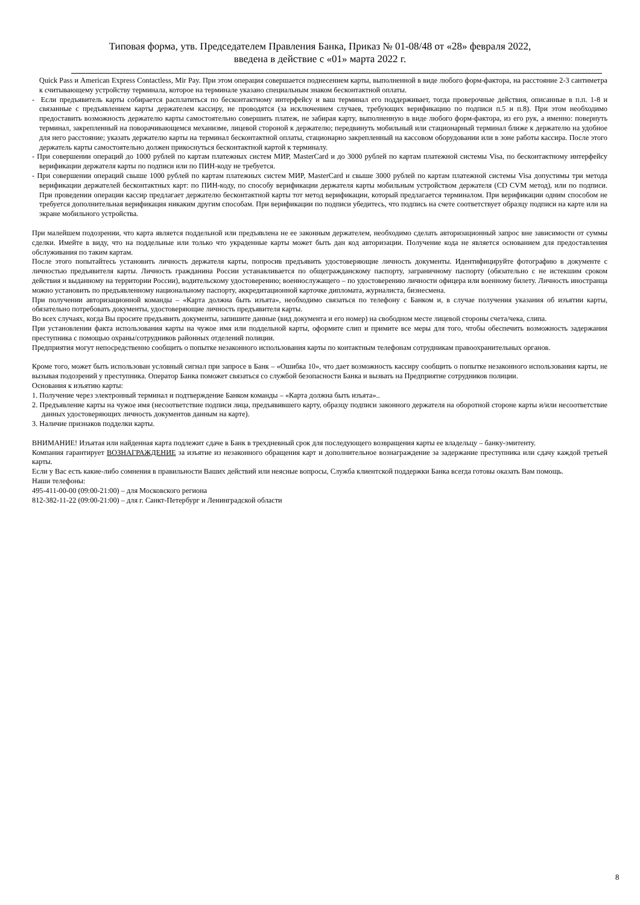Типовая форма, утв. Председателем Правления Банка, Приказ № 01-08/48 от «28» февраля 2022,
введена в действие с «01» марта 2022 г.
Quick Pass и American Express Contactless, Mir Pay. При этом операция совершается поднесением карты, выполненной в виде любого форм-фактора, на расстояние 2-3 сантиметра к считывающему устройству терминала, которое на терминале указано специальным знаком бесконтактной оплаты.
- Если предъявитель карты собирается расплатиться по бесконтактному интерфейсу и ваш терминал его поддерживает, тогда проверочные действия, описанные в п.п. 1-8 и связанные с предъявлением карты держателем кассиру, не проводятся (за исключением случаев, требующих верификацию по подписи п.5 и п.8). При этом необходимо предоставить возможность держателю карты самостоятельно совершить платеж, не забирая карту, выполненную в виде любого форм-фактора, из его рук, а именно: повернуть терминал, закрепленный на поворачивающемся механизме, лицевой стороной к держателю; передвинуть мобильный или стационарный терминал ближе к держателю на удобное для него расстояние; указать держателю карты на терминал бесконтактной оплаты, стационарно закрепленный на кассовом оборудовании или в зоне работы кассира. После этого держатель карты самостоятельно должен прикоснуться бесконтактной картой к терминалу.
- При совершении операций до 1000 рублей по картам платежных систем МИР, MasterCard и до 3000 рублей по картам платежной системы Visa, по бесконтактному интерфейсу верификации держателя карты по подписи или по ПИН-коду не требуется.
- При совершении операций свыше 1000 рублей по картам платежных систем МИР, MasterCard и свыше 3000 рублей по картам платежной системы Visa допустимы три метода верификации держателей бесконтактных карт: по ПИН-коду, по способу верификации держателя карты мобильным устройством держателя (CD CVM метод), или по подписи. При проведении операции кассир предлагает держателю бесконтактной карты тот метод верификации, который предлагается терминалом. При верификации одним способом не требуется дополнительная верификация никаким другим способам. При верификации по подписи убедитесь, что подпись на счете соответствует образцу подписи на карте или на экране мобильного устройства.
При малейшем подозрении, что карта является поддельной или предъявлена не ее законным держателем, необходимо сделать авторизационный запрос вне зависимости от суммы сделки. Имейте в виду, что на поддельные или только что украденные карты может быть дан код авторизации. Получение кода не является основанием для предоставления обслуживания по таким картам.
После этого попытайтесь установить личность держателя карты, попросив предъявить удостоверяющие личность документы. Идентифицируйте фотографию в документе с личностью предъявителя карты. Личность гражданина России устанавливается по общегражданскому паспорту, заграничному паспорту (обязательно с не истекшим сроком действия и выданному на территории России), водительскому удостоверению; военнослужащего – по удостоверению личности офицера или военному билету. Личность иностранца можно установить по предъявленному национальному паспорту, аккредитационной карточке дипломата, журналиста, бизнесмена.
При получении авторизационной команды – «Карта должна быть изъята», необходимо связаться по телефону с Банком и, в случае получения указания об изъятии карты, обязательно потребовать документы, удостоверяющие личность предъявителя карты.
Во всех случаях, когда Вы просите предъявить документы, запишите данные (вид документа и его номер) на свободном месте лицевой стороны счета/чека, слипа.
При установлении факта использования карты на чужое имя или поддельной карты, оформите слип и примите все меры для того, чтобы обеспечить возможность задержания преступника с помощью охраны/сотрудников районных отделений полиции.
Предприятия могут непосредственно сообщить о попытке незаконного использования карты по контактным телефонам сотрудникам правоохранительных органов.
Кроме того, может быть использован условный сигнал при запросе в Банк – «Ошибка 10», что дает возможность кассиру сообщить о попытке незаконного использования карты, не вызывая подозрений у преступника. Оператор Банка поможет связаться со службой безопасности Банка и вызвать на Предприятие сотрудников полиции.
Основания к изъятию карты:
1. Получение через электронный терминал и подтверждение Банком команды – «Карта должна быть изъята»..
2. Предъявление карты на чужое имя (несоответствие подписи лица, предъявившего карту, образцу подписи законного держателя на оборотной стороне карты и/или несоответствие данных удостоверяющих личность документов данным на карте).
3. Наличие признаков подделки карты.
ВНИМАНИЕ! Изъятая или найденная карта подлежит сдаче в Банк в трехдневный срок для последующего возвращения карты ее владельцу – банку-эмитенту.
Компания гарантирует ВОЗНАГРАЖДЕНИЕ за изъятие из незаконного обращения карт и дополнительное вознаграждение за задержание преступника или сдачу каждой третьей карты.
Если у Вас есть какие-либо сомнения в правильности Ваших действий или неясные вопросы, Служба клиентской поддержки Банка всегда готовы оказать Вам помощь.
Наши телефоны:
495-411-00-00 (09:00-21:00) – для Московского региона
812-382-11-22 (09:00-21:00) – для г. Санкт-Петербург и Ленинградской области
8